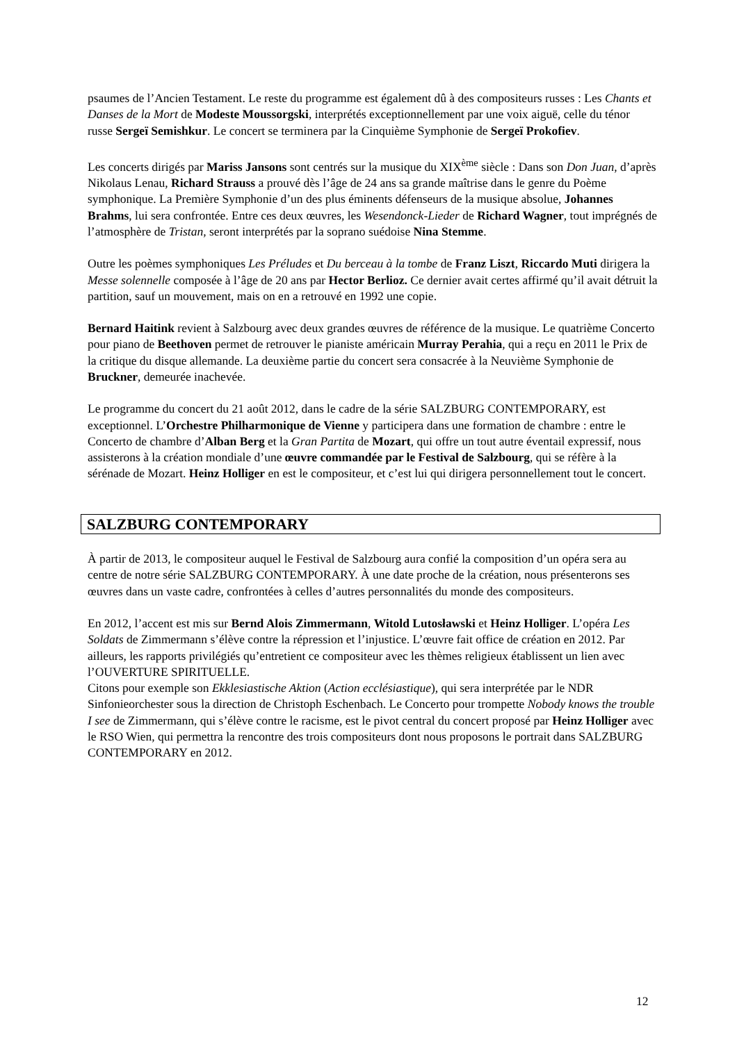psaumes de l’Ancien Testament. Le reste du programme est également dû à des compositeurs russes : Les Chants et Danses de la Mort de Modeste Moussorgski, interprétés exceptionnellement par une voix aiguë, celle du ténor russe Sergeï Semishkur. Le concert se terminera par la Cinquième Symphonie de Sergeï Prokofiev.
Les concerts dirigés par Mariss Jansons sont centrés sur la musique du XIX<sup>ème</sup> siècle : Dans son Don Juan, d’après Nikolaus Lenau, Richard Strauss a prouvé dès l’âge de 24 ans sa grande maîtrise dans le genre du Poème symphonique. La Première Symphonie d’un des plus éminents défenseurs de la musique absolue, Johannes Brahms, lui sera confrontée. Entre ces deux œuvres, les Wesendonck-Lieder de Richard Wagner, tout imprégnés de l’atmosphère de Tristan, seront interprétés par la soprano suédoise Nina Stemme.
Outre les poèmes symphoniques Les Préludes et Du berceau à la tombe de Franz Liszt, Riccardo Muti dirigera la Messe solennelle composée à l’âge de 20 ans par Hector Berlioz. Ce dernier avait certes affirmé qu’il avait détruit la partition, sauf un mouvement, mais on en a retrouvé en 1992 une copie.
Bernard Haitink revient à Salzbourg avec deux grandes œuvres de référence de la musique. Le quatrième Concerto pour piano de Beethoven permet de retrouver le pianiste américain Murray Perahia, qui a reçu en 2011 le Prix de la critique du disque allemande. La deuxième partie du concert sera consacrée à la Neuvième Symphonie de Bruckner, demeurée inachevée.
Le programme du concert du 21 août 2012, dans le cadre de la série SALZBURG CONTEMPORARY, est exceptionnel. L’Orchestre Philharmonique de Vienne y participera dans une formation de chambre : entre le Concerto de chambre d’Alban Berg et la Gran Partita de Mozart, qui offre un tout autre éventail expressif, nous assisterons à la création mondiale d’une œuvre commandée par le Festival de Salzbourg, qui se réfère à la sérénade de Mozart. Heinz Holliger en est le compositeur, et c’est lui qui dirigera personnellement tout le concert.
SALZBURG CONTEMPORARY
À partir de 2013, le compositeur auquel le Festival de Salzbourg aura confié la composition d’un opéra sera au centre de notre série SALZBURG CONTEMPORARY. À une date proche de la création, nous présenterons ses œuvres dans un vaste cadre, confrontées à celles d’autres personnalités du monde des compositeurs.
En 2012, l’accent est mis sur Bernd Alois Zimmermann, Witold Lutosławski et Heinz Holliger. L’opéra Les Soldats de Zimmermann s’élève contre la répression et l’injustice. L’œuvre fait office de création en 2012. Par ailleurs, les rapports privilégiés qu’entretient ce compositeur avec les thèmes religieux établissent un lien avec l’OUVERTURE SPIRITUELLE.
Citons pour exemple son Ekklesiastische Aktion (Action ecclésiastique), qui sera interprétée par le NDR Sinfonieorchester sous la direction de Christoph Eschenbach. Le Concerto pour trompette Nobody knows the trouble I see de Zimmermann, qui s’élève contre le racisme, est le pivot central du concert proposé par Heinz Holliger avec le RSO Wien, qui permettra la rencontre des trois compositeurs dont nous proposons le portrait dans SALZBURG CONTEMPORARY en 2012.
12